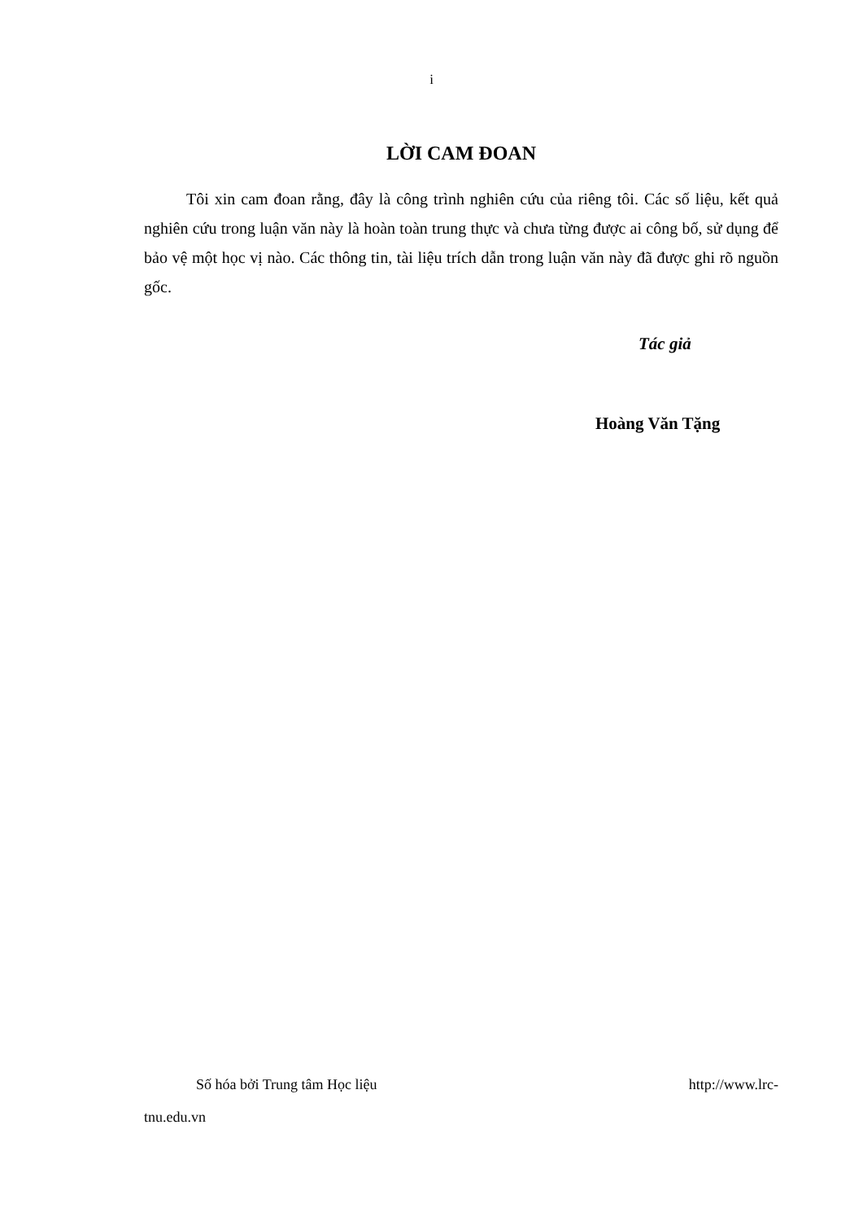i
LỜI CAM ĐOAN
Tôi xin cam đoan rằng, đây là công trình nghiên cứu của riêng tôi. Các số liệu, kết quả nghiên cứu trong luận văn này là hoàn toàn trung thực và chưa từng được ai công bố, sử dụng để bảo vệ một học vị nào. Các thông tin, tài liệu trích dẫn trong luận văn này đã được ghi rõ nguồn gốc.
Tác giả
Hoàng Văn Tặng
Số hóa bởi Trung tâm Học liệu http://www.lrc-
tnu.edu.vn